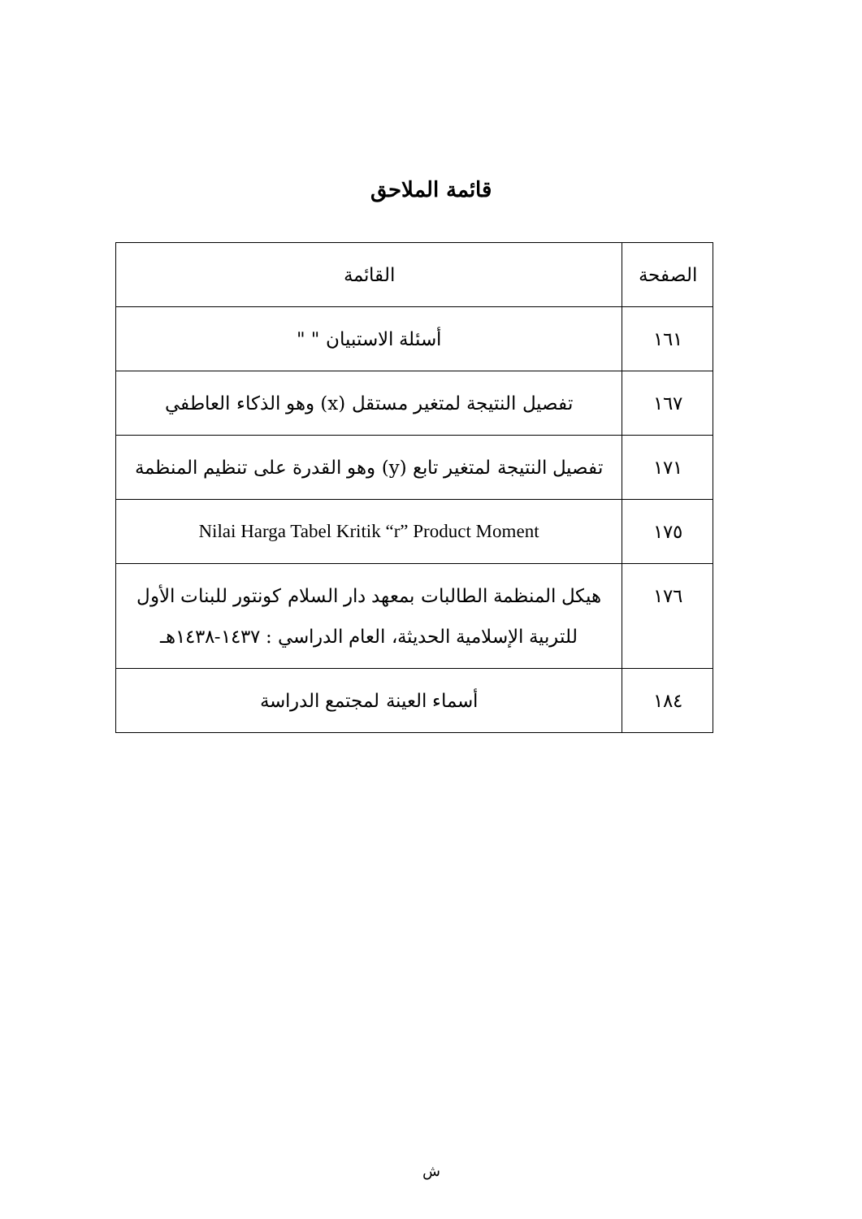قائمة الملاحق
| الصفحة | القائمة |
| --- | --- |
| ١٦١ | أسئلة الاستبيان " " |
| ١٦٧ | تفصيل النتيجة لمتغير مستقل (x) وهو الذكاء العاطفي |
| ١٧١ | تفصيل النتيجة لمتغير تابع (y) وهو القدرة على تنظيم المنظمة |
| ١٧٥ | Nilai Harga Tabel Kritik “r” Product Moment |
| ١٧٦ | هيكل المنظمة الطالبات بمعهد دار السلام كونتور للبنات الأول للتربية الإسلامية الحديثة، العام الدراسي : ١٤٣٧-١٤٣٨هـ |
| ١٨٤ | أسماء العينة لمجتمع الدراسة |
ش